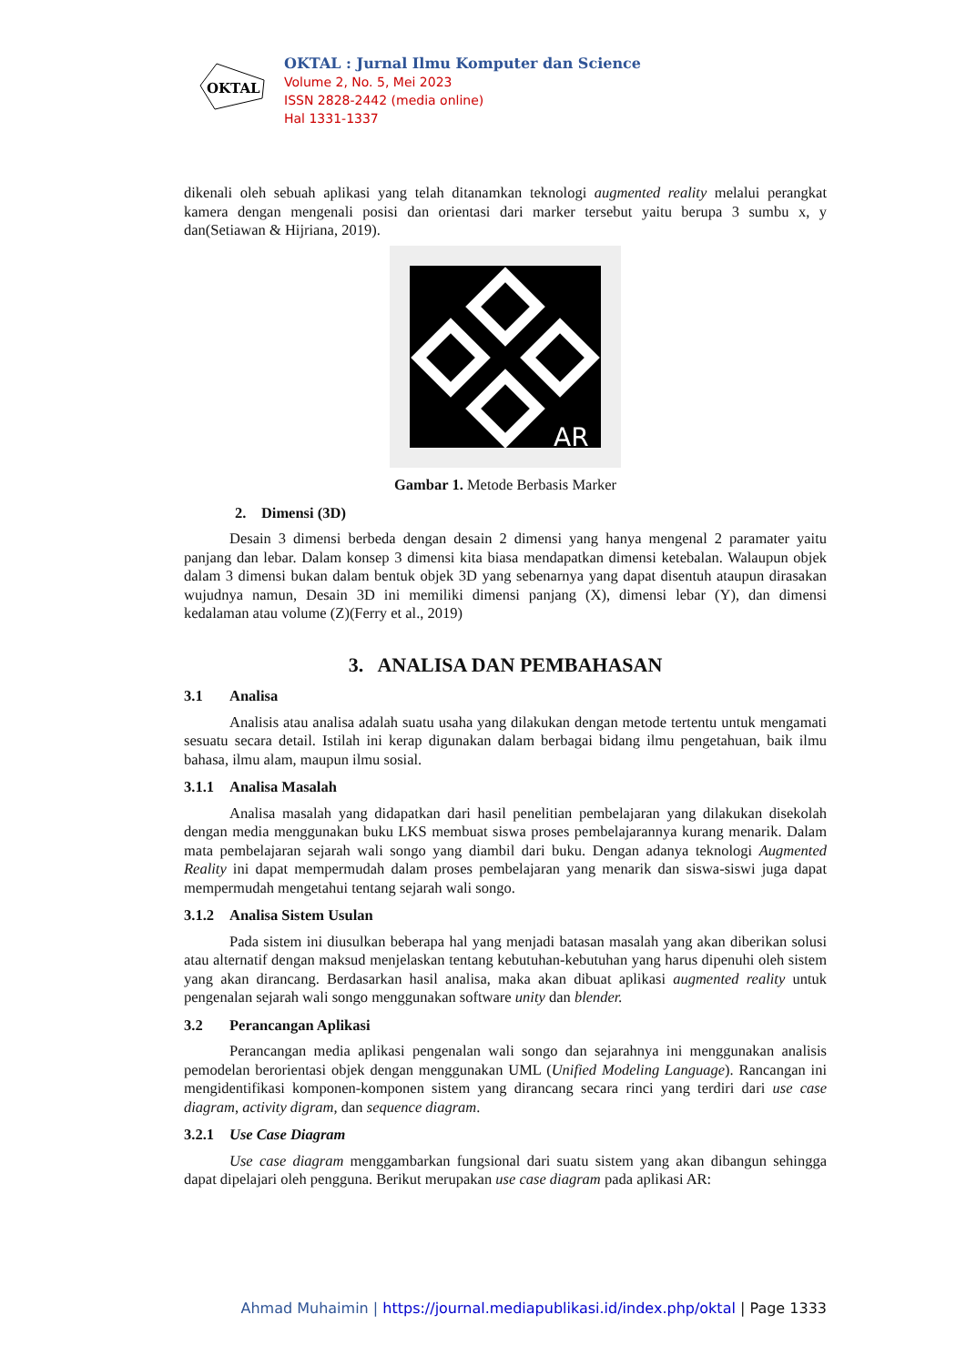OKTAL
OKTAL : Jurnal Ilmu Komputer dan Science
Volume 2, No. 5, Mei 2023
ISSN 2828-2442 (media online)
Hal 1331-1337
dikenali oleh sebuah aplikasi yang telah ditanamkan teknologi augmented reality melalui perangkat kamera dengan mengenali posisi dan orientasi dari marker tersebut yaitu berupa 3 sumbu x, y dan(Setiawan & Hijriana, 2019).
AR
Gambar 1. Metode Berbasis Marker
2. Dimensi (3D)
Desain 3 dimensi berbeda dengan desain 2 dimensi yang hanya mengenal 2 paramater yaitu panjang dan lebar. Dalam konsep 3 dimensi kita biasa mendapatkan dimensi ketebalan. Walaupun objek dalam 3 dimensi bukan dalam bentuk objek 3D yang sebenarnya yang dapat disentuh ataupun dirasakan wujudnya namun, Desain 3D ini memiliki dimensi panjang (X), dimensi lebar (Y), dan dimensi kedalaman atau volume (Z)(Ferry et al., 2019)
3. ANALISA DAN PEMBAHASAN
3.1 Analisa
Analisis atau analisa adalah suatu usaha yang dilakukan dengan metode tertentu untuk mengamati sesuatu secara detail. Istilah ini kerap digunakan dalam berbagai bidang ilmu pengetahuan, baik ilmu bahasa, ilmu alam, maupun ilmu sosial.
3.1.1 Analisa Masalah
Analisa masalah yang didapatkan dari hasil penelitian pembelajaran yang dilakukan disekolah dengan media menggunakan buku LKS membuat siswa proses pembelajarannya kurang menarik. Dalam mata pembelajaran sejarah wali songo yang diambil dari buku. Dengan adanya teknologi Augmented Reality ini dapat mempermudah dalam proses pembelajaran yang menarik dan siswa-siswi juga dapat mempermudah mengetahui tentang sejarah wali songo.
3.1.2 Analisa Sistem Usulan
Pada sistem ini diusulkan beberapa hal yang menjadi batasan masalah yang akan diberikan solusi atau alternatif dengan maksud menjelaskan tentang kebutuhan-kebutuhan yang harus dipenuhi oleh sistem yang akan dirancang. Berdasarkan hasil analisa, maka akan dibuat aplikasi augmented reality untuk pengenalan sejarah wali songo menggunakan software unity dan blender.
3.2 Perancangan Aplikasi
Perancangan media aplikasi pengenalan wali songo dan sejarahnya ini menggunakan analisis pemodelan berorientasi objek dengan menggunakan UML (Unified Modeling Language). Rancangan ini mengidentifikasi komponen-komponen sistem yang dirancang secara rinci yang terdiri dari use case diagram, activity digram, dan sequence diagram.
3.2.1 Use Case Diagram
Use case diagram menggambarkan fungsional dari suatu sistem yang akan dibangun sehingga dapat dipelajari oleh pengguna. Berikut merupakan use case diagram pada aplikasi AR:
Ahmad Muhaimin | https://journal.mediapublikasi.id/index.php/oktal | Page 1333